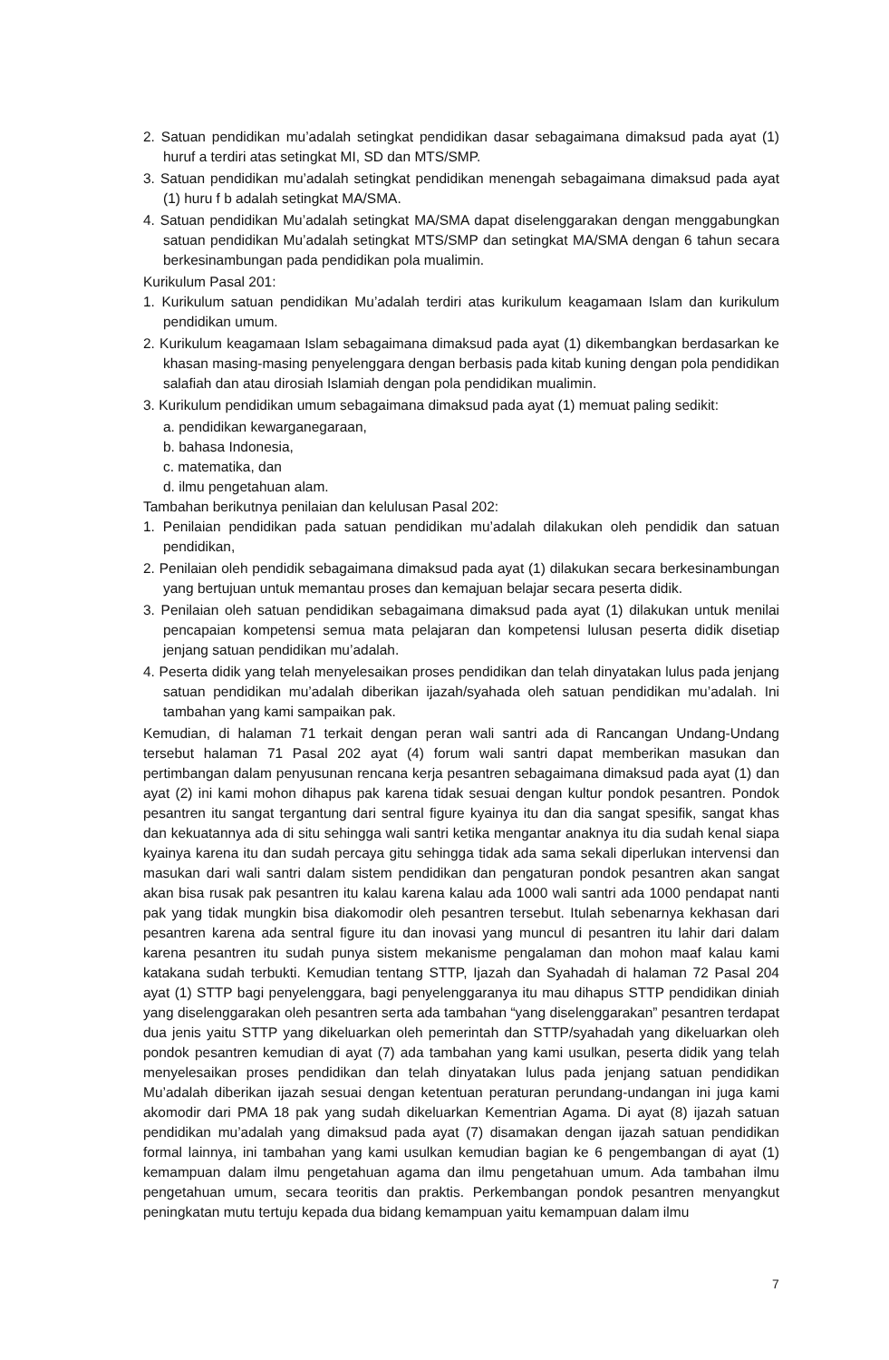2. Satuan pendidikan mu’adalah setingkat pendidikan dasar sebagaimana dimaksud pada ayat (1) huruf a terdiri atas setingkat MI, SD dan MTS/SMP.
3. Satuan pendidikan mu’adalah setingkat pendidikan menengah sebagaimana dimaksud pada ayat (1) huru f b adalah setingkat MA/SMA.
4. Satuan pendidikan Mu’adalah setingkat MA/SMA dapat diselenggarakan dengan menggabungkan satuan pendidikan Mu’adalah setingkat MTS/SMP dan setingkat MA/SMA dengan 6 tahun secara berkesinambungan pada pendidikan pola mualimin.
Kurikulum Pasal 201:
1. Kurikulum satuan pendidikan Mu’adalah terdiri atas kurikulum keagamaan Islam dan kurikulum pendidikan umum.
2. Kurikulum keagamaan Islam sebagaimana dimaksud pada ayat (1) dikembangkan berdasarkan ke khasan masing-masing penyelenggara dengan berbasis pada kitab kuning dengan pola pendidikan salafiah dan atau dirosiah Islamiah dengan pola pendidikan mualimin.
3. Kurikulum pendidikan umum sebagaimana dimaksud pada ayat (1) memuat paling sedikit:
a. pendidikan kewarganegaraan,
b. bahasa Indonesia,
c. matematika, dan
d. ilmu pengetahuan alam.
Tambahan berikutnya penilaian dan kelulusan Pasal 202:
1. Penilaian pendidikan pada satuan pendidikan mu’adalah dilakukan oleh pendidik dan satuan pendidikan,
2. Penilaian oleh pendidik sebagaimana dimaksud pada ayat (1) dilakukan secara berkesinambungan yang bertujuan untuk memantau proses dan kemajuan belajar secara peserta didik.
3. Penilaian oleh satuan pendidikan sebagaimana dimaksud pada ayat (1) dilakukan untuk menilai pencapaian kompetensi semua mata pelajaran dan kompetensi lulusan peserta didik disetiap jenjang satuan pendidikan mu’adalah.
4. Peserta didik yang telah menyelesaikan proses pendidikan dan telah dinyatakan lulus pada jenjang satuan pendidikan mu’adalah diberikan ijazah/syahada oleh satuan pendidikan mu’adalah. Ini tambahan yang kami sampaikan pak.
Kemudian, di halaman 71 terkait dengan peran wali santri ada di Rancangan Undang-Undang tersebut halaman 71 Pasal 202 ayat (4) forum wali santri dapat memberikan masukan dan pertimbangan dalam penyusunan rencana kerja pesantren sebagaimana dimaksud pada ayat (1) dan ayat (2) ini kami mohon dihapus pak karena tidak sesuai dengan kultur pondok pesantren. Pondok pesantren itu sangat tergantung dari sentral figure kyainya itu dan dia sangat spesifik, sangat khas dan kekuatannya ada di situ sehingga wali santri ketika mengantar anaknya itu dia sudah kenal siapa kyainya karena itu dan sudah percaya gitu sehingga tidak ada sama sekali diperlukan intervensi dan masukan dari wali santri dalam sistem pendidikan dan pengaturan pondok pesantren akan sangat akan bisa rusak pak pesantren itu kalau karena kalau ada 1000 wali santri ada 1000 pendapat nanti pak yang tidak mungkin bisa diakomodir oleh pesantren tersebut. Itulah sebenarnya kekhasan dari pesantren karena ada sentral figure itu dan inovasi yang muncul di pesantren itu lahir dari dalam karena pesantren itu sudah punya sistem mekanisme pengalaman dan mohon maaf kalau kami katakana sudah terbukti. Kemudian tentang STTP, Ijazah dan Syahadah di halaman 72 Pasal 204 ayat (1) STTP bagi penyelenggara, bagi penyelenggaranya itu mau dihapus STTP pendidikan diniah yang diselenggarakan oleh pesantren serta ada tambahan “yang diselenggarakan” pesantren terdapat dua jenis yaitu STTP yang dikeluarkan oleh pemerintah dan STTP/syahadah yang dikeluarkan oleh pondok pesantren kemudian di ayat (7) ada tambahan yang kami usulkan, peserta didik yang telah menyelesaikan proses pendidikan dan telah dinyatakan lulus pada jenjang satuan pendidikan Mu’adalah diberikan ijazah sesuai dengan ketentuan peraturan perundang-undangan ini juga kami akomodir dari PMA 18 pak yang sudah dikeluarkan Kementrian Agama. Di ayat (8) ijazah satuan pendidikan mu’adalah yang dimaksud pada ayat (7) disamakan dengan ijazah satuan pendidikan formal lainnya, ini tambahan yang kami usulkan kemudian bagian ke 6 pengembangan di ayat (1) kemampuan dalam ilmu pengetahuan agama dan ilmu pengetahuan umum. Ada tambahan ilmu pengetahuan umum, secara teoritis dan praktis. Perkembangan pondok pesantren menyangkut peningkatan mutu tertuju kepada dua bidang kemampuan yaitu kemampuan dalam ilmu
7